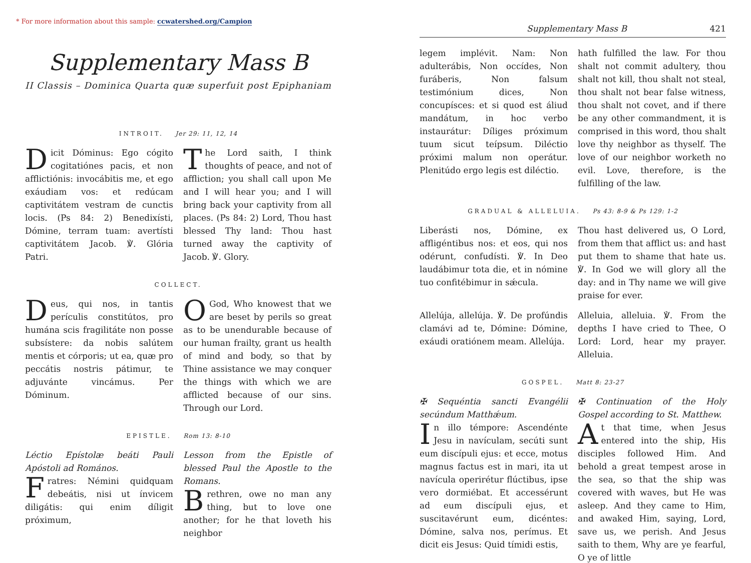* For more information about this sample: ccwatershed.org/Campion
Supplementary Mass B
II Classis – Dominica Quarta quæ superfuit post Epiphaniam
INTROIT. Jer 29: 11, 12, 14
Dicit Dóminus: Ego cógito cogitatiónes pacis, et non afflictiónis: invocábitis me, et ego exáudiam vos: et redúcam captivitátem vestram de cunctis locis. (Ps 84: 2) Benedixísti, Dómine, terram tuam: avertísti captivitátem Jacob. ℣. Glória Patri.
The Lord saith, I think thoughts of peace, and not of affliction; you shall call upon Me and I will hear you; and I will bring back your captivity from all places. (Ps 84: 2) Lord, Thou hast blessed Thy land: Thou hast turned away the captivity of Jacob. ℣. Glory.
COLLECT.
Deus, qui nos, in tantis perículis constitútos, pro humána scis fragilitáte non posse subsístere: da nobis salútem mentis et córporis; ut ea, quæ pro peccátis nostris pátimur, te adjuvánte vincámus. Per Dóminum.
OGod, Who knowest that we are beset by perils so great as to be unendurable because of our human frailty, grant us health of mind and body, so that by Thine assistance we may conquer the things with which we are afflicted because of our sins. Through our Lord.
EPISTLE. Rom 13: 8-10
Léctio Epístolæ beáti Pauli Apóstoli ad Romános.
Fratres: Némini quidquam debeátis, nisi ut ínvicem diligátis: qui enim díligit próximum,
Lesson from the Epistle of blessed Paul the Apostle to the Romans.
Brethren, owe no man any thing, but to love one another; for he that loveth his neighbor
Supplementary Mass B 421
legem implévit. Nam: Non adulterábis, Non occídes, Non furáberis, Non falsum testimónium dices, Non concupísces: et si quod est áliud mandátum, in hoc verbo instaurátur: Díliges próximum tuum sicut teípsum. Diléctio próximi malum non operátur. Plenitúdo ergo legis est diléctio.
hath fulfilled the law. For thou shalt not commit adultery, thou shalt not kill, thou shalt not steal, thou shalt not bear false witness, thou shalt not covet, and if there be any other commandment, it is comprised in this word, thou shalt love thy neighbor as thyself. The love of our neighbor worketh no evil. Love, therefore, is the fulfilling of the law.
GRADUAL & ALLELUIA. Ps 43: 8-9 & Ps 129: 1-2
Liberásti nos, Dómine, ex affligéntibus nos: et eos, qui nos odérunt, confudísti. ℣. In Deo laudábimur tota die, et in nómine tuo confitébimur in sǽcula.
Thou hast delivered us, O Lord, from them that afflict us: and hast put them to shame that hate us. ℣. In God we will glory all the day: and in Thy name we will give praise for ever.
Allelúja, allelúja. ℣. De profúndis clamávi ad te, Dómine: Dómine, exáudi oratiónem meam. Allelúja.
Alleluia, alleluia. ℣. From the depths I have cried to Thee, O Lord: Lord, hear my prayer. Alleluia.
GOSPEL. Matt 8: 23-27
✠ Sequéntia sancti Evangélii secúndum Matthǽum.
In illo témpore: Ascendénte Jesu in navículam, secúti sunt eum discípuli ejus: et ecce, motus magnus factus est in mari, ita ut navícula operirétur flúctibus, ipse vero dormiébat. Et accessérunt ad eum discípuli ejus, et suscitavérunt eum, dicéntes: Dómine, salva nos, perímus. Et dicit eis Jesus: Quid tímidi estis,
✠ Continuation of the Holy Gospel according to St. Matthew.
At that time, when Jesus entered into the ship, His disciples followed Him. And behold a great tempest arose in the sea, so that the ship was covered with waves, but He was asleep. And they came to Him, and awaked Him, saying, Lord, save us, we perish. And Jesus saith to them, Why are ye fearful, O ye of little